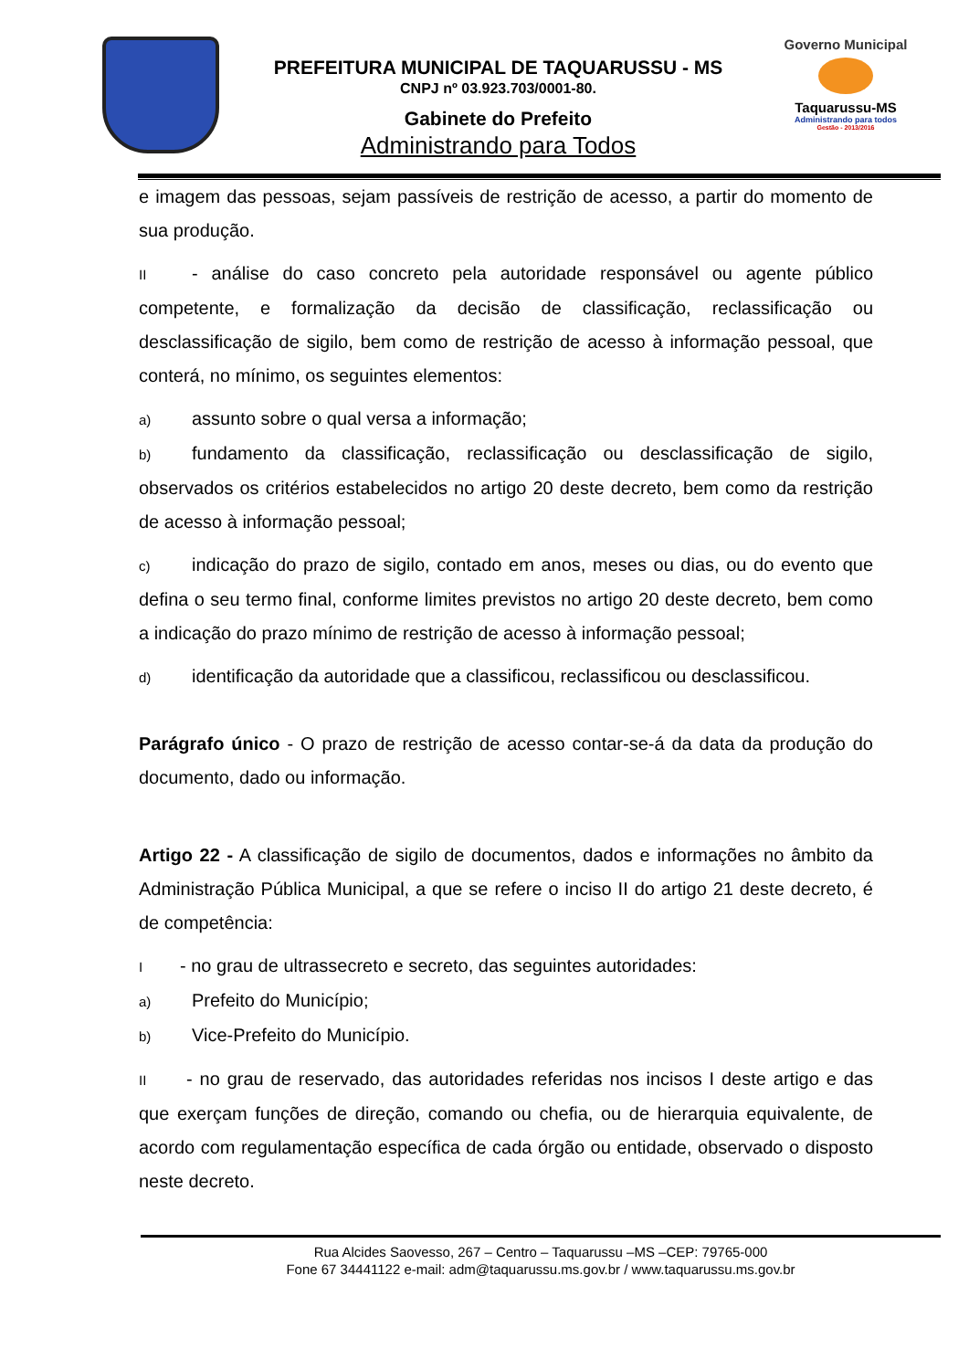PREFEITURA MUNICIPAL DE TAQUARUSSU - MS
CNPJ nº 03.923.703/0001-80.
Gabinete do Prefeito
Administrando para Todos
Governo Municipal
Taquarussu-MS
Administrando para todos
Gestão - 2013/2016
e imagem das pessoas, sejam passíveis de restrição de acesso, a partir do momento de sua produção.
II - análise do caso concreto pela autoridade responsável ou agente público competente, e formalização da decisão de classificação, reclassificação ou desclassificação de sigilo, bem como de restrição de acesso à informação pessoal, que conterá, no mínimo, os seguintes elementos:
a) assunto sobre o qual versa a informação;
b) fundamento da classificação, reclassificação ou desclassificação de sigilo, observados os critérios estabelecidos no artigo 20 deste decreto, bem como da restrição de acesso à informação pessoal;
c) indicação do prazo de sigilo, contado em anos, meses ou dias, ou do evento que defina o seu termo final, conforme limites previstos no artigo 20 deste decreto, bem como a indicação do prazo mínimo de restrição de acesso à informação pessoal;
d) identificação da autoridade que a classificou, reclassificou ou desclassificou.
Parágrafo único - O prazo de restrição de acesso contar-se-á da data da produção do documento, dado ou informação.
Artigo 22 - A classificação de sigilo de documentos, dados e informações no âmbito da Administração Pública Municipal, a que se refere o inciso II do artigo 21 deste decreto, é de competência:
I - no grau de ultrassecreto e secreto, das seguintes autoridades:
a) Prefeito do Município;
b) Vice-Prefeito do Município.
II - no grau de reservado, das autoridades referidas nos incisos I deste artigo e das que exerçam funções de direção, comando ou chefia, ou de hierarquia equivalente, de acordo com regulamentação específica de cada órgão ou entidade, observado o disposto neste decreto.
Rua Alcides Saovesso, 267 – Centro – Taquarussu –MS –CEP: 79765-000
Fone 67 34441122 e-mail: adm@taquarussu.ms.gov.br / www.taquarussu.ms.gov.br